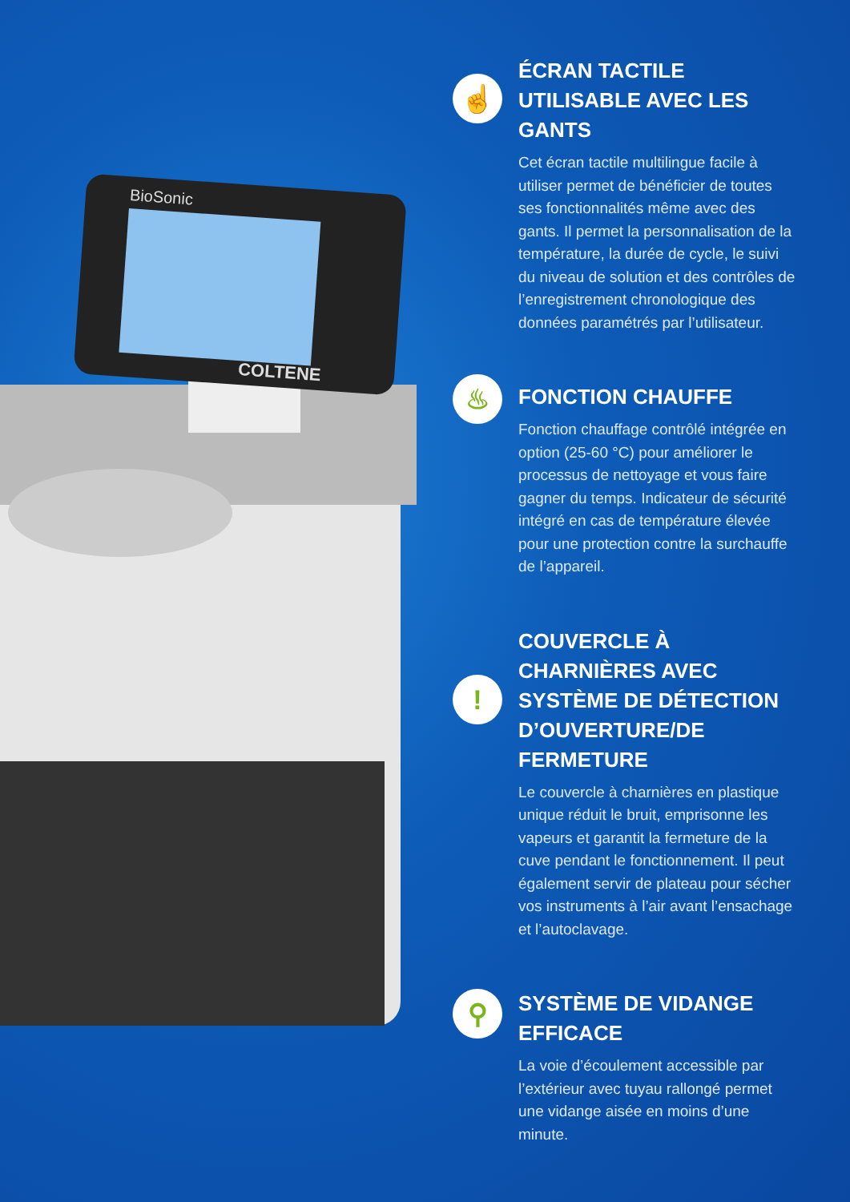BioSonic
COLTENE
☝
ÉCRAN TACTILE UTILISABLE AVEC LES GANTS
Cet écran tactile multilingue facile à utiliser permet de bénéficier de toutes ses fonctionnalités même avec des gants. Il permet la personnalisation de la température, la durée de cycle, le suivi du niveau de solution et des contrôles de l’enregistrement chronologique des données paramétrés par l’utilisateur.
♨
FONCTION CHAUFFE
Fonction chauffage contrôlé intégrée en option (25-60 °C) pour améliorer le processus de nettoyage et vous faire gagner du temps. Indicateur de sécurité intégré en cas de température élevée pour une protection contre la surchauffe de l’appareil.
!
COUVERCLE À CHARNIÈRES AVEC SYSTÈME DE DÉTECTION D’OUVERTURE/DE FERMETURE
Le couvercle à charnières en plastique unique réduit le bruit, emprisonne les vapeurs et garantit la fermeture de la cuve pendant le fonctionnement. Il peut également servir de plateau pour sécher vos instruments à l’air avant l’ensachage et l’autoclavage.
⚲
SYSTÈME DE VIDANGE EFFICACE
La voie d’écoulement accessible par l’extérieur avec tuyau rallongé permet une vidange aisée en moins d’une minute.